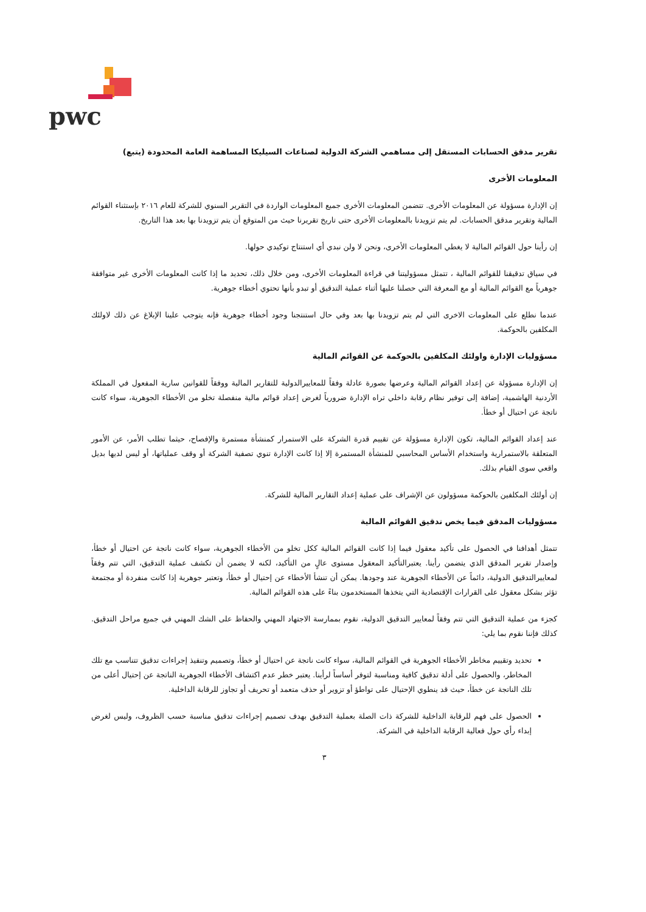pwc
تقرير مدقق الحسابات المستقل إلى مساهمي الشركة الدولية لصناعات السيليكا المساهمة العامة المحدودة (يتبع)
المعلومات الأخرى
إن الإدارة مسؤولة عن المعلومات الأخرى. تتضمن المعلومات الأخرى جميع المعلومات الواردة في التقرير السنوي للشركة للعام ٢٠١٦ بإستثناء القوائم المالية وتقرير مدقق الحسابات. لم يتم تزويدنا بالمعلومات الأخرى حتى تاريخ تقريرنا حيث من المتوقع أن يتم تزويدنا بها بعد هذا التاريخ.
إن رأينا حول القوائم المالية لا يغطي المعلومات الأخرى، ونحن لا ولن نبدي أي استنتاج توكيدي حولها.
في سياق تدقيقنا للقوائم المالية ، تتمثل مسؤوليتنا في قراءة المعلومات الأخرى، ومن خلال ذلك، تحديد ما إذا كانت المعلومات الأخرى غير متوافقة جوهرياً مع القوائم المالية أو مع المعرفة التي حصلنا عليها أثناء عملية التدقيق أو تبدو بأنها تحتوي أخطاء جوهرية.
عندما نطلع على المعلومات الاخرى التي لم يتم تزويدنا بها بعد وفي حال استنتجنا وجود أخطاء جوهرية فإنه يتوجب علينا الإبلاغ عن ذلك لاولئك المكلفين بالحوكمة.
مسؤوليات الإدارة واولئك المكلفين بالحوكمة عن القوائم المالية
إن الإدارة مسؤولة عن إعداد القوائم المالية وعرضها بصورة عادلة وفقاً للمعاييرالدولية للتقارير المالية ووفقاً للقوانين سارية المفعول في المملكة الأردنية الهاشمية، إضافة إلى توفير نظام رقابة داخلي تراه الإدارة ضرورياً لغرض إعداد قوائم مالية منفصلة تخلو من الأخطاء الجوهرية، سواء كانت ناتجة عن احتيال أو خطأ.
عند إعداد القوائم المالية، تكون الإدارة مسؤولة عن تقييم قدرة الشركة على الاستمرار كمنشأة مستمرة والإفصاح، حيثما تطلب الأمر، عن الأمور المتعلقة بالاستمرارية واستخدام الأساس المحاسبي للمنشأة المستمرة إلا إذا كانت الإدارة تنوي تصفية الشركة أو وقف عملياتها، أو ليس لديها بديل واقعي سوى القيام بذلك.
إن أولئك المكلفين بالحوكمة مسؤولون عن الإشراف على عملية إعداد التقارير المالية للشركة.
مسؤوليات المدقق فيما يخص تدقيق القوائم المالية
تتمثل أهدافنا في الحصول على تأكيد معقول فيما إذا كانت القوائم المالية ككل تخلو من الأخطاء الجوهرية، سواء كانت ناتجة عن احتيال أو خطأ، وإصدار تقرير المدقق الذي يتضمن رأينا. يعتبرالتأكيد المعقول مستوى عالٍ من التأكيد، لكنه لا يضمن أن تكشف عملية التدقيق، التي تتم وفقاً لمعاييرالتدقيق الدولية، دائماً عن الأخطاء الجوهرية عند وجودها. يمكن أن تنشأ الأخطاء عن إحتيال أو خطأ، وتعتبر جوهرية إذا كانت منفردة أو مجتمعة تؤثر بشكل معقول على القرارات الإقتصادية التي يتخذها المستخدمون بناءً على هذه القوائم المالية.
كجزء من عملية التدقيق التي تتم وفقاً لمعايير التدقيق الدولية، نقوم بممارسة الاجتهاد المهني والحفاظ على الشك المهني في جميع مراحل التدقيق. كذلك فإننا نقوم بما يلي:
تحديد وتقييم مخاطر الأخطاء الجوهرية في القوائم المالية، سواء كانت ناتجة عن احتيال أو خطأ، وتصميم وتنفيذ إجراءات تدقيق تتناسب مع تلك المخاطر، والحصول على أدلة تدقيق كافية ومناسبة لتوفر أساساً لرأينا. يعتبر خطر عدم اكتشاف الأخطاء الجوهرية الناتجة عن إحتيال أعلى من تلك الناتجة عن خطأ، حيث قد ينطوي الإحتيال على تواطؤ أو تزوير أو حذف متعمد أو تحريف أو تجاوز للرقابة الداخلية.
الحصول على فهم للرقابة الداخلية للشركة ذات الصلة بعملية التدقيق بهدف تصميم إجراءات تدقيق مناسبة حسب الظروف، وليس لغرض إبداء رأي حول فعالية الرقابة الداخلية في الشركة.
٣